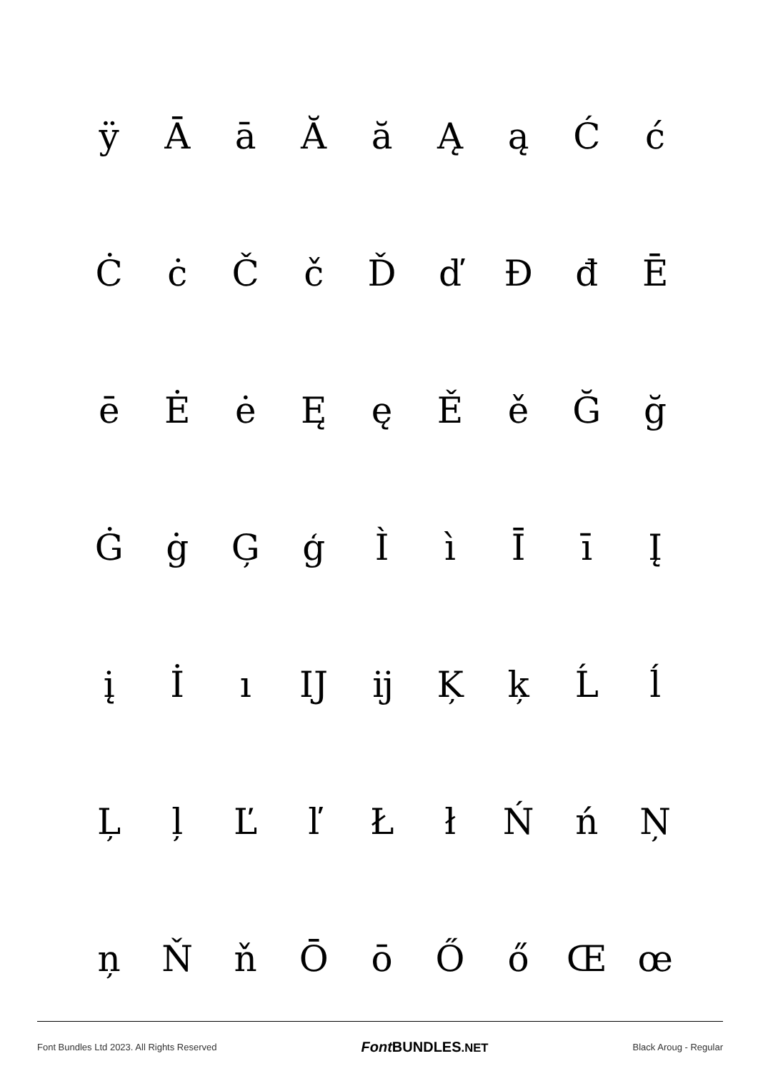| ÿ | Ā | ā | Ă | ă | Ą | ą | Ć | ć |
| Ċ | ċ | Č | č | Ď | ď | Đ | đ | Ē |
| ē | Ė | ė | Ę | ę | Ě | ě | Ğ | ğ |
| Ġ | ġ | Ģ | ģ | Ì | ì | Ī | ī | Į |
| į | İ | ı | Ĳ | ĳ | Ķ | ķ | Ĺ | ĺ |
| Ļ | ļ | Ľ | ľ | Ł | ł | Ń | ń | Ņ |
| ņ | Ň | ň | Ō | ō | Ő | ő | Œ | œ |
Font Bundles Ltd 2023. All Rights Reserved Font BUNDLES.NET Black Aroug - Regular